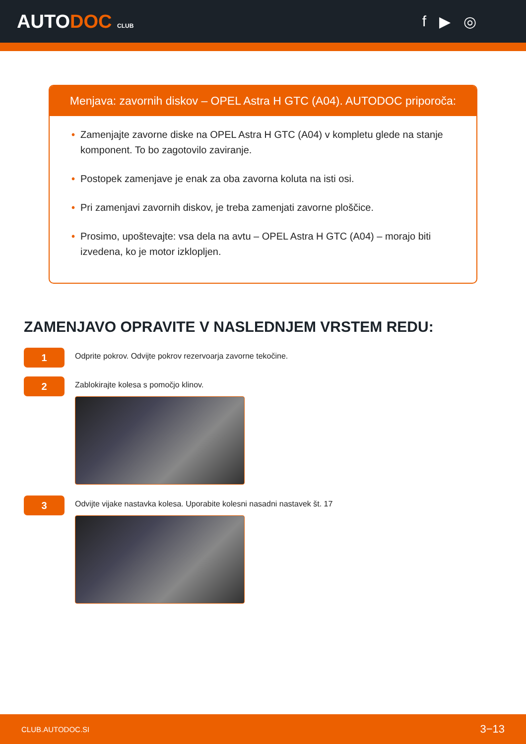AUTODOC CLUB
f ▶ ◎
Menjava: zavornih diskov – OPEL Astra H GTC (A04). AUTODOC priporoča:
• Zamenjajte zavorne diske na OPEL Astra H GTC (A04) v kompletu glede na stanje komponent. To bo zagotovilo zaviranje.
• Postopek zamenjave je enak za oba zavorna koluta na isti osi.
• Pri zamenjavi zavornih diskov, je treba zamenjati zavorne ploščice.
• Prosimo, upoštevajte: vsa dela na avtu – OPEL Astra H GTC (A04) – morajo biti izvedena, ko je motor izklopljen.
ZAMENJAVO OPRAVITE V NASLEDNJEM VRSTEM REDU:
1
Odprite pokrov. Odvijte pokrov rezervoarja zavorne tekočine.
2
Zablokirajte kolesa s pomočjo klinov.
3
Odvijte vijake nastavka kolesa. Uporabite kolesni nasadni nastavek št. 17
CLUB.AUTODOC.SI 3−13